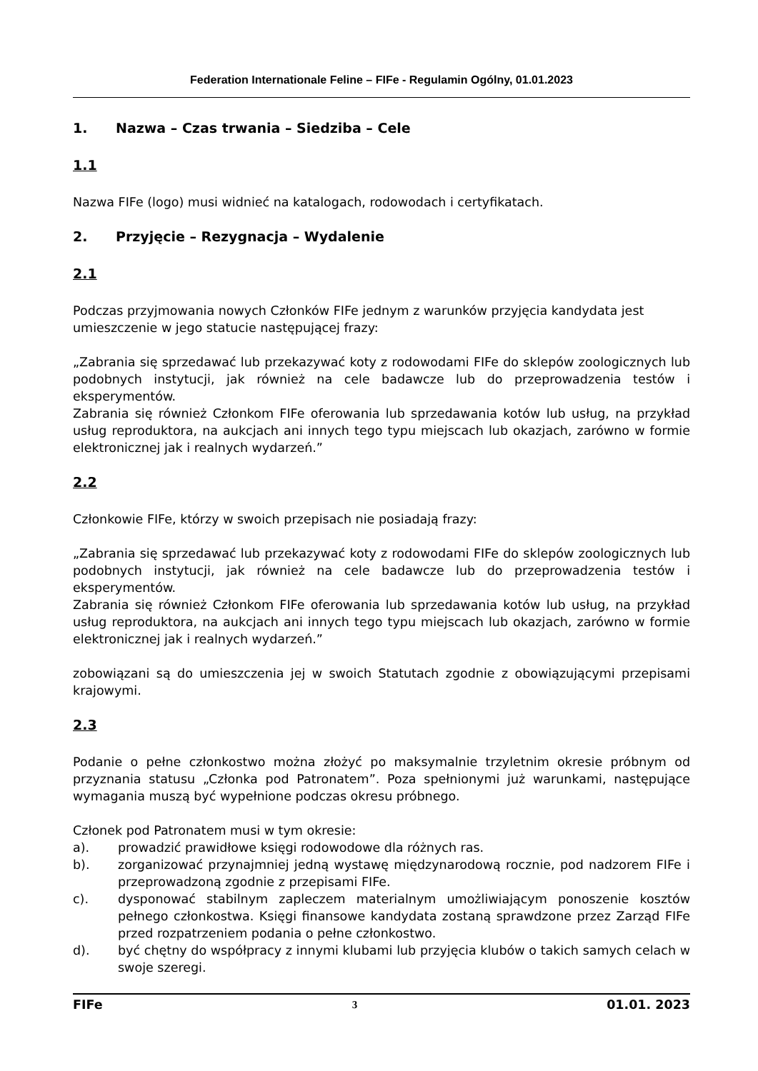Federation Internationale Feline – FIFe - Regulamin Ogólny, 01.01.2023
1. Nazwa – Czas trwania – Siedziba – Cele
1.1
Nazwa FIFe (logo) musi widnieć na katalogach, rodowodach i certyfikatach.
2. Przyjęcie – Rezygnacja – Wydalenie
2.1
Podczas przyjmowania nowych Członków FIFe jednym z warunków przyjęcia kandydata jest umieszczenie w jego statucie następującej frazy:
„Zabrania się sprzedawać lub przekazywać koty z rodowodami FIFe do sklepów zoologicznych lub podobnych instytucji, jak również na cele badawcze lub do przeprowadzenia testów i eksperymentów.
Zabrania się również Członkom FIFe oferowania lub sprzedawania kotów lub usług, na przykład usług reproduktora, na aukcjach ani innych tego typu miejscach lub okazjach, zarówno w formie elektronicznej jak i realnych wydarzeń.”
2.2
Członkowie FIFe, którzy w swoich przepisach nie posiadają frazy:
„Zabrania się sprzedawać lub przekazywać koty z rodowodami FIFe do sklepów zoologicznych lub podobnych instytucji, jak również na cele badawcze lub do przeprowadzenia testów i eksperymentów.
Zabrania się również Członkom FIFe oferowania lub sprzedawania kotów lub usług, na przykład usług reproduktora, na aukcjach ani innych tego typu miejscach lub okazjach, zarówno w formie elektronicznej jak i realnych wydarzeń.”
zobowiązani są do umieszczenia jej w swoich Statutach zgodnie z obowiązującymi przepisami krajowymi.
2.3
Podanie o pełne członkostwo można złożyć po maksymalnie trzyletnim okresie próbnym od przyznania statusu „Członka pod Patronatem”. Poza spełnionymi już warunkami, następujące wymagania muszą być wypełnione podczas okresu próbnego.
Członek pod Patronatem musi w tym okresie:
a). prowadzić prawidłowe księgi rodowodowe dla różnych ras.
b). zorganizować przynajmniej jedną wystawę międzynarodową rocznie, pod nadzorem FIFe i przeprowadzoną zgodnie z przepisami FIFe.
c). dysponować stabilnym zapleczem materialnym umożliwiającym ponoszenie kosztów pełnego członkostwa. Księgi finansowe kandydata zostaną sprawdzone przez Zarząd FIFe przed rozpatrzeniem podania o pełne członkostwo.
d). być chętny do współpracy z innymi klubami lub przyjęcia klubów o takich samych celach w swoje szeregi.
FIFe 3 01.01. 2023